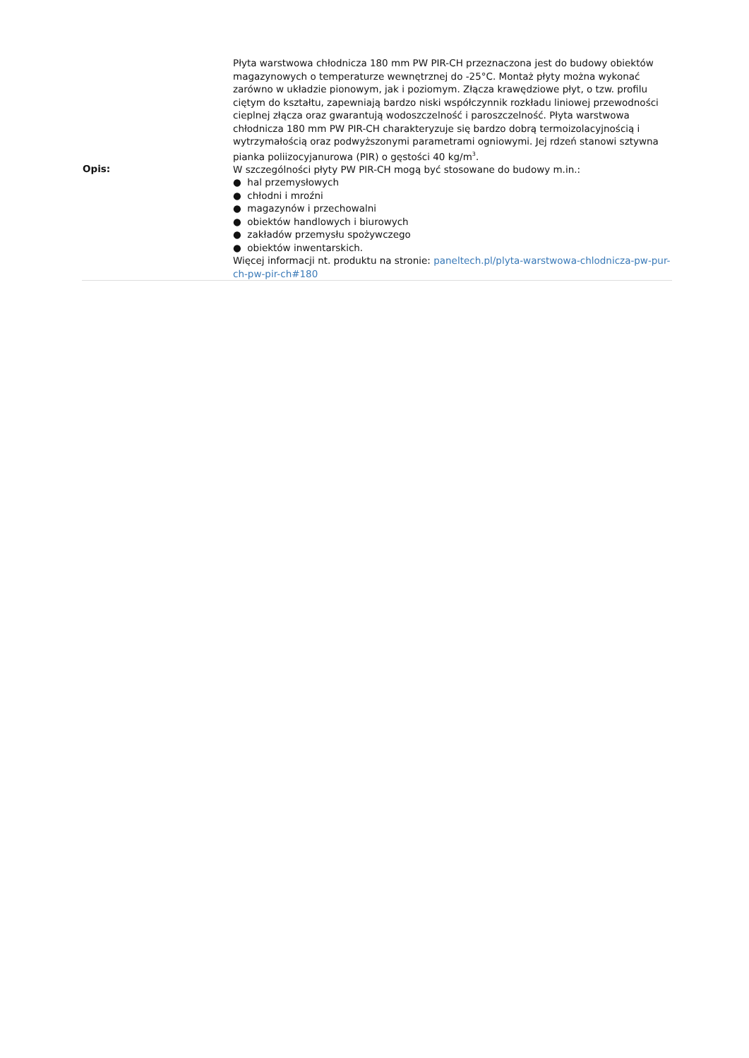| Opis: | Płyta warstwowa chłodnicza 180 mm PW PIR-CH przeznaczona jest do budowy obiektów magazynowych o temperaturze wewnętrznej do -25°C. Montaż płyty można wykonać zarówno w układzie pionowym, jak i poziomym. Złącza krawędziowe płyt, o tzw. profilu ciętym do kształtu, zapewniają bardzo niski współczynnik rozkładu liniowej przewodności cieplnej złącza oraz gwarantują wodoszczelność i paroszczelność. Płyta warstwowa chłodnicza 180 mm PW PIR-CH charakteryzuje się bardzo dobrą termoizolacyjnością i wytrzymałością oraz podwyższonymi parametrami ogniowymi. Jej rdzeń stanowi sztywna pianka poliizocyjanurowa (PIR) o gęstości 40 kg/m<sup>3</sup>. W szczególności płyty PW PIR-CH mogą być stosowane do budowy m.in.: ● hal przemysłowych ● chłodni i mroźni ● magazynów i przechowalni ● obiektów handlowych i biurowych ● zakładów przemysłu spożywczego ● obiektów inwentarskich. Więcej informacji nt. produktu na stronie: paneltech.pl/plyta-warstwowa-chlodnicza-pw-pur-ch-pw-pir-ch#180 |